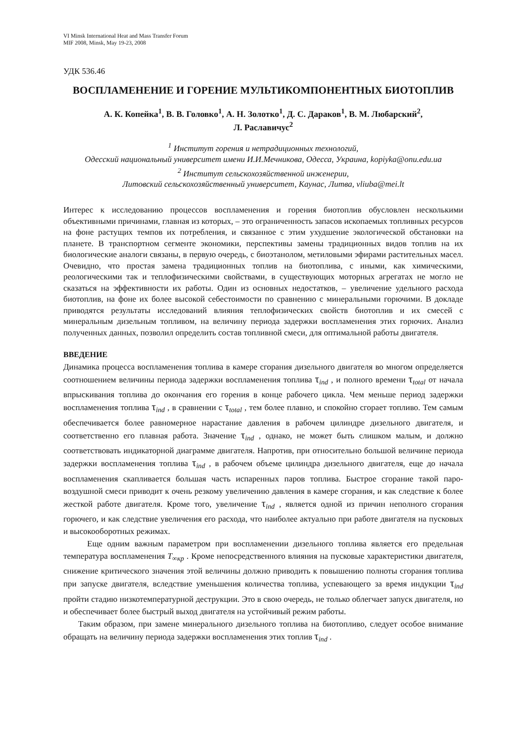VI Minsk International Heat and Mass Transfer Forum
MIF 2008, Minsk, May 19-23, 2008
УДК 536.46
ВОСПЛАМЕНЕНИЕ И ГОРЕНИЕ МУЛЬТИКОМПОНЕНТНЫХ БИОТОПЛИВ
А. К. Копейка<sup>1</sup>, В. В. Головко<sup>1</sup>, А. Н. Золотко<sup>1</sup>, Д. С. Дараков<sup>1</sup>, В. М. Любарский<sup>2</sup>,
Л. Раславичус<sup>2</sup>
<sup>1</sup> Институт горения и нетрадиционных технологий,
Одесский национальный университет имени И.И.Мечникова, Одесса, Украина, kopiyka@onu.edu.ua
<sup>2</sup> Институт сельскохозяйственной инженерии,
Литовский сельскохозяйственный университет, Каунас, Литва, vliuba@mei.lt
Интерес к исследованию процессов воспламенения и горения биотоплив обусловлен несколькими объективными причинами, главная из которых, – это ограниченность запасов ископаемых топливных ресурсов на фоне растущих темпов их потребления, и связанное с этим ухудшение экологической обстановки на планете. В транспортном сегменте экономики, перспективы замены традиционных видов топлив на их биологические аналоги связаны, в первую очередь, с биоэтанолом, метиловыми эфирами растительных масел. Очевидно, что простая замена традиционных топлив на биотоплива, с иными, как химическими, реологическими так и теплофизическими свойствами, в существующих моторных агрегатах не могло не сказаться на эффективности их работы. Один из основных недостатков, – увеличение удельного расхода биотоплив, на фоне их более высокой себестоимости по сравнению с минеральными горючими. В докладе приводятся результаты исследований влияния теплофизических свойств биотоплив и их смесей с минеральным дизельным топливом, на величину периода задержки воспламенения этих горючих. Анализ полученных данных, позволил определить состав топливной смеси, для оптимальной работы двигателя.
ВВЕДЕНИЕ
Динамика процесса воспламенения топлива в камере сгорания дизельного двигателя во многом определяется соотношением величины периода задержки воспламенения топлива τ<sub>ind</sub> , и полного времени τ<sub>total</sub> от начала впрыскивания топлива до окончания его горения в конце рабочего цикла. Чем меньше период задержки воспламенения топлива τ<sub>ind</sub> , в сравнении с τ<sub>total</sub> , тем более плавно, и спокойно сгорает топливо. Тем самым обеспечивается более равномерное нарастание давления в рабочем цилиндре дизельного двигателя, и соответственно его плавная работа. Значение τ<sub>ind</sub> , однако, не может быть слишком малым, и должно соответствовать индикаторной диаграмме двигателя. Напротив, при относительно большой величине периода задержки воспламенения топлива τ<sub>ind</sub> , в рабочем объеме цилиндра дизельного двигателя, еще до начала воспламенения скапливается большая часть испаренных паров топлива. Быстрое сгорание такой паро-воздушной смеси приводит к очень резкому увеличению давления в камере сгорания, и как следствие к более жесткой работе двигателя. Кроме того, увеличение τ<sub>ind</sub> , является одной из причин неполного сгорания горючего, и как следствие увеличения его расхода, что наиболее актуально при работе двигателя на пусковых и высокооборотных режимах.
Еще одним важным параметром при воспламенении дизельного топлива является его предельная температура воспламенения T<sub>∞кр</sub> . Кроме непосредственного влияния на пусковые характеристики двигателя, снижение критического значения этой величины должно приводить к повышению полноты сгорания топлива при запуске двигателя, вследствие уменьшения количества топлива, успевающего за время индукции τ<sub>ind</sub> пройти стадию низкотемпературной деструкции. Это в свою очередь, не только облегчает запуск двигателя, но и обеспечивает более быстрый выход двигателя на устойчивый режим работы.
Таким образом, при замене минерального дизельного топлива на биотопливо, следует особое внимание обращать на величину периода задержки воспламенения этих топлив τ<sub>ind</sub> .